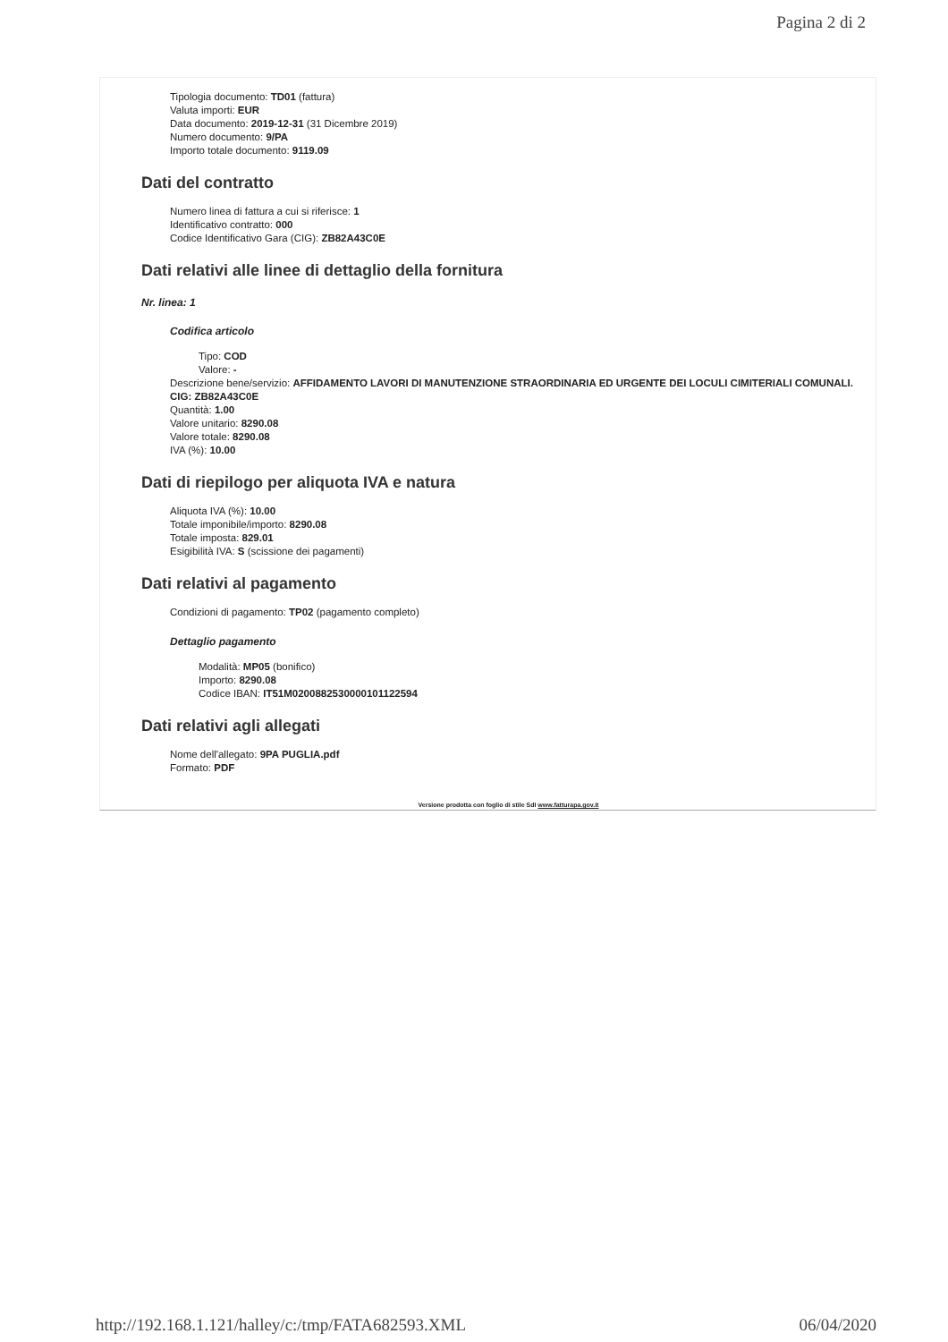Pagina 2 di 2
Tipologia documento: TD01 (fattura)
Valuta importi: EUR
Data documento: 2019-12-31 (31 Dicembre 2019)
Numero documento: 9/PA
Importo totale documento: 9119.09
Dati del contratto
Numero linea di fattura a cui si riferisce: 1
Identificativo contratto: 000
Codice Identificativo Gara (CIG): ZB82A43C0E
Dati relativi alle linee di dettaglio della fornitura
Nr. linea: 1
Codifica articolo
Tipo: COD
Valore: -
Descrizione bene/servizio: AFFIDAMENTO LAVORI DI MANUTENZIONE STRAORDINARIA ED URGENTE DEI LOCULI CIMITERIALI COMUNALI. CIG: ZB82A43C0E
Quantità: 1.00
Valore unitario: 8290.08
Valore totale: 8290.08
IVA (%): 10.00
Dati di riepilogo per aliquota IVA e natura
Aliquota IVA (%): 10.00
Totale imponibile/importo: 8290.08
Totale imposta: 829.01
Esigibilità IVA: S (scissione dei pagamenti)
Dati relativi al pagamento
Condizioni di pagamento: TP02 (pagamento completo)
Dettaglio pagamento
Modalità: MP05 (bonifico)
Importo: 8290.08
Codice IBAN: IT51M0200882530000101122594
Dati relativi agli allegati
Nome dell'allegato: 9PA PUGLIA.pdf
Formato: PDF
Versione prodotta con foglio di stile SdI www.fatturapa.gov.it
http://192.168.1.121/halley/c:/tmp/FATA682593.XML 06/04/2020